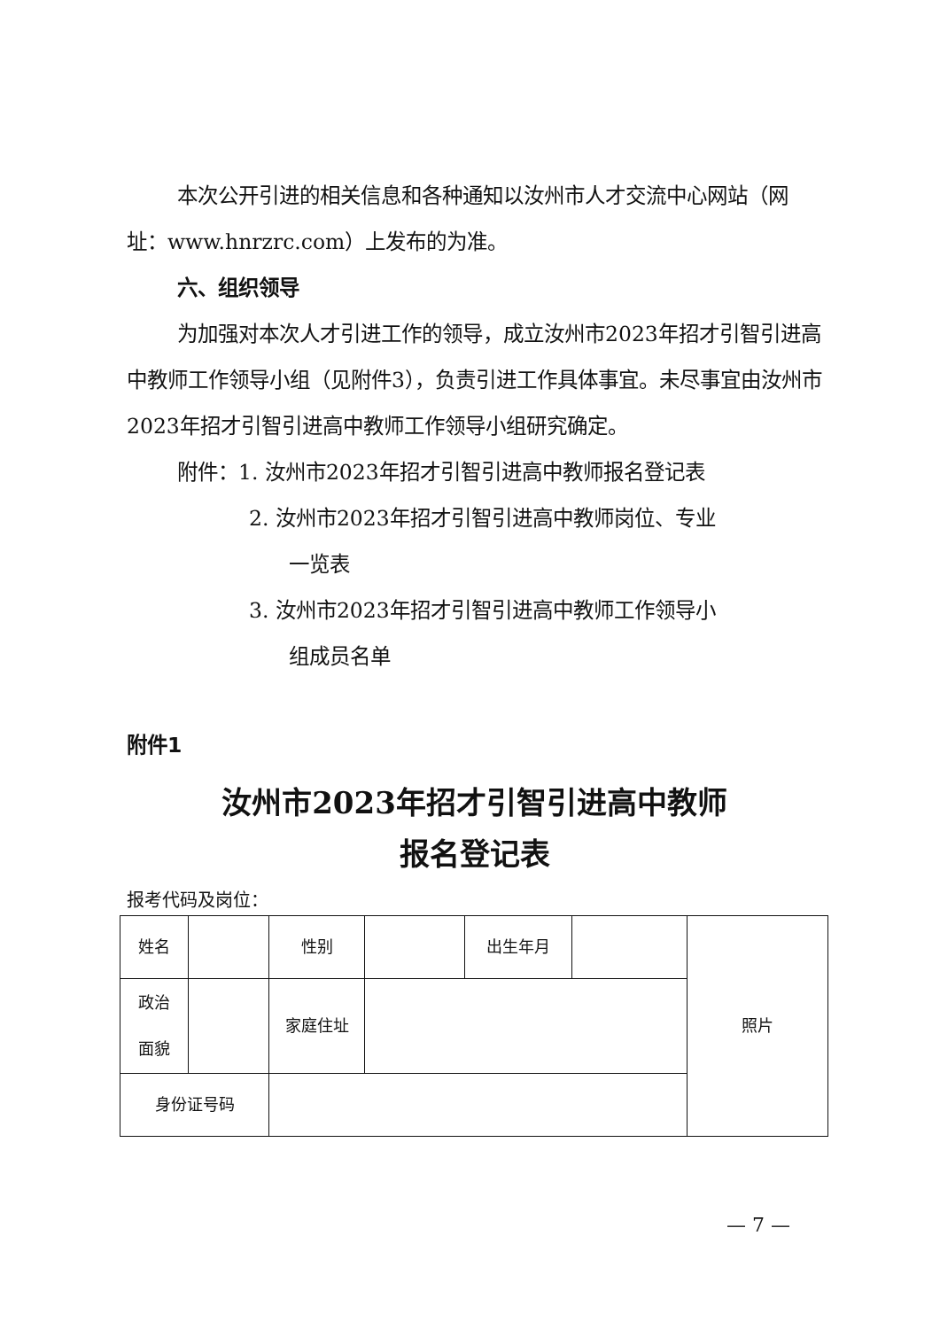本次公开引进的相关信息和各种通知以汝州市人才交流中心网站（网址：www.hnrzrc.com）上发布的为准。
六、组织领导
为加强对本次人才引进工作的领导，成立汝州市2023年招才引智引进高中教师工作领导小组（见附件3），负责引进工作具体事宜。未尽事宜由汝州市2023年招才引智引进高中教师工作领导小组研究确定。
附件：1. 汝州市2023年招才引智引进高中教师报名登记表
2. 汝州市2023年招才引智引进高中教师岗位、专业
一览表
3. 汝州市2023年招才引智引进高中教师工作领导小
组成员名单
附件1
汝州市2023年招才引智引进高中教师
报名登记表
报考代码及岗位：
| 姓名 | | 性别 | | 出生年月 | | 照片 |
| 政治 面貌 | | 家庭住址 | | | | |
| 身份证号码 | | | | | | |
— 7 —